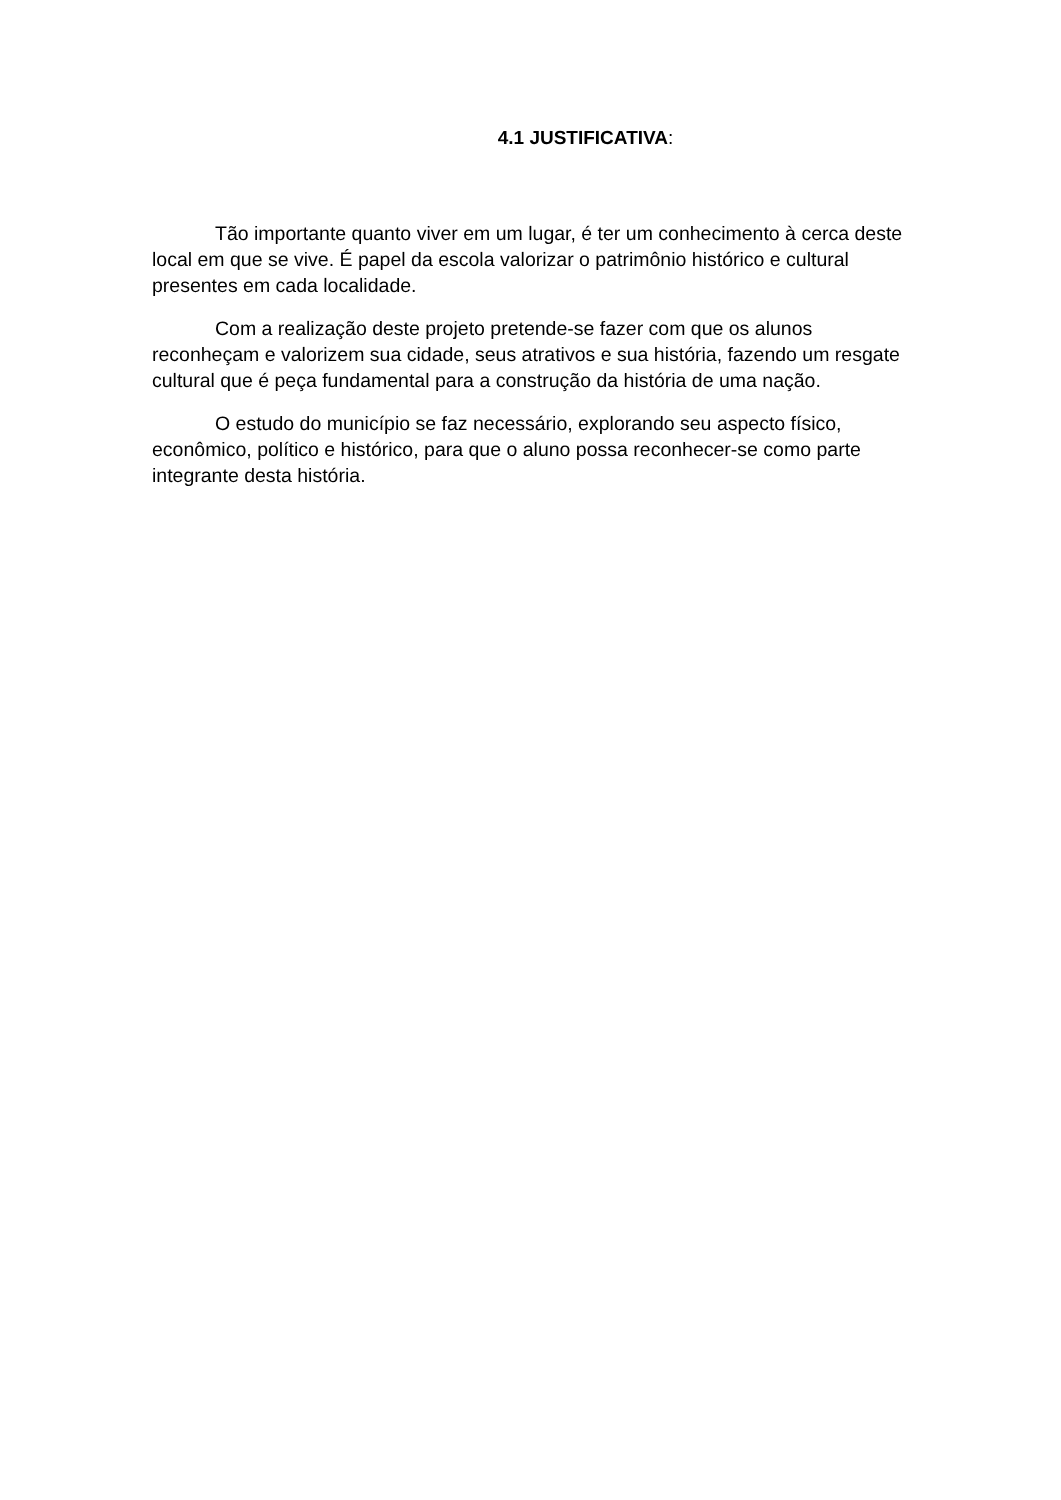4.1 JUSTIFICATIVA:
Tão importante quanto viver em um lugar, é ter um conhecimento à cerca deste local em que se vive. É papel da escola valorizar o patrimônio histórico e cultural presentes em cada localidade.
Com a realização deste projeto pretende-se fazer com que os alunos reconheçam e valorizem sua cidade, seus atrativos e sua história, fazendo um resgate cultural que é peça fundamental para a construção da história de uma nação.
O estudo do município se faz necessário, explorando seu aspecto físico, econômico, político e histórico, para que o aluno possa reconhecer-se como parte integrante desta história.